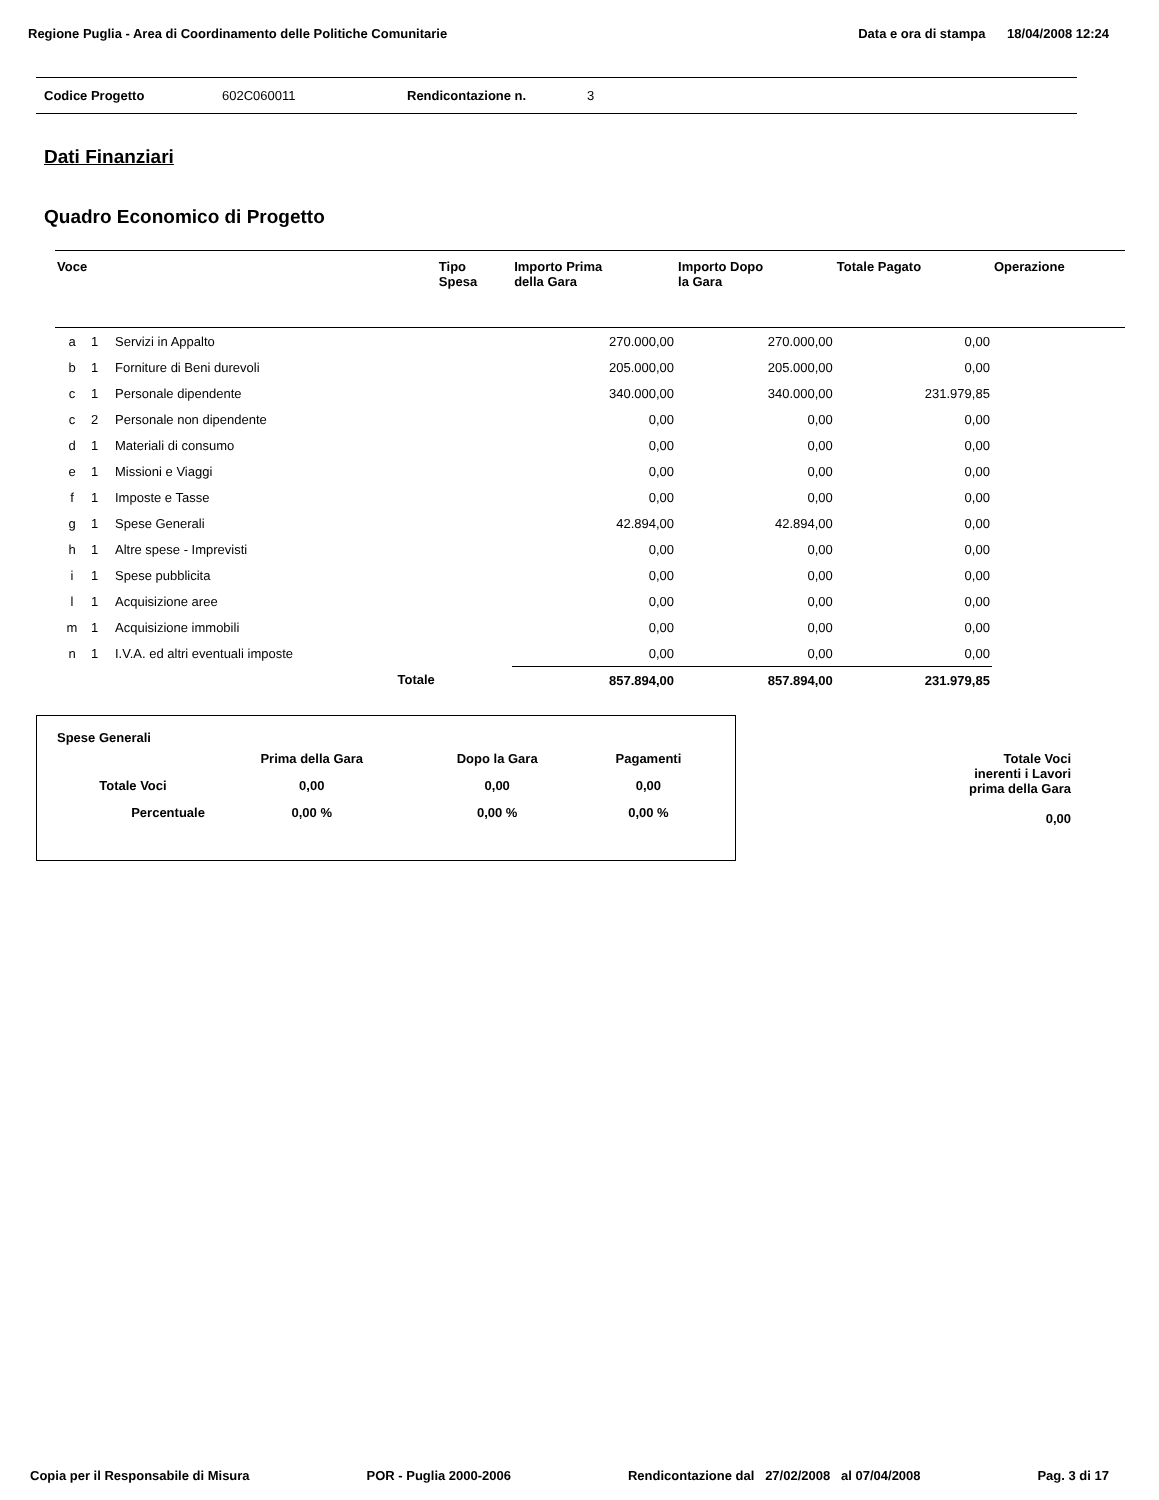Regione Puglia - Area di Coordinamento delle Politiche Comunitarie Data e ora di stampa 18/04/2008 12:24
Codice Progetto 602C060011 Rendicontazione n. 3
Dati Finanziari
Quadro Economico di Progetto
| Voce | | | Tipo Spesa | Importo Prima della Gara | Importo Dopo la Gara | Totale Pagato | Operazione |
| --- | --- | --- | --- | --- | --- | --- | --- |
| a | 1 | Servizi in Appalto | | 270.000,00 | 270.000,00 | 0,00 | |
| b | 1 | Forniture di Beni durevoli | | 205.000,00 | 205.000,00 | 0,00 | |
| c | 1 | Personale dipendente | | 340.000,00 | 340.000,00 | 231.979,85 | |
| c | 2 | Personale non dipendente | | 0,00 | 0,00 | 0,00 | |
| d | 1 | Materiali di consumo | | 0,00 | 0,00 | 0,00 | |
| e | 1 | Missioni e Viaggi | | 0,00 | 0,00 | 0,00 | |
| f | 1 | Imposte e Tasse | | 0,00 | 0,00 | 0,00 | |
| g | 1 | Spese Generali | | 42.894,00 | 42.894,00 | 0,00 | |
| h | 1 | Altre spese - Imprevisti | | 0,00 | 0,00 | 0,00 | |
| i | 1 | Spese pubblicita | | 0,00 | 0,00 | 0,00 | |
| l | 1 | Acquisizione aree | | 0,00 | 0,00 | 0,00 | |
| m | 1 | Acquisizione immobili | | 0,00 | 0,00 | 0,00 | |
| n | 1 | I.V.A. ed altri eventuali imposte | | 0,00 | 0,00 | 0,00 | |
| | | Totale | | 857.894,00 | 857.894,00 | 231.979,85 | |
Spese Generali
| | Prima della Gara | Dopo la Gara | Pagamenti |
| Totale Voci | 0,00 | 0,00 | 0,00 |
| Percentuale | 0,00 % | 0,00 % | 0,00 % |
Totale Voci
inerenti i Lavori
prima della Gara
0,00
Copia per il Responsabile di Misura POR - Puglia 2000-2006 Rendicontazione dal 27/02/2008 al 07/04/2008 Pag. 3 di 17